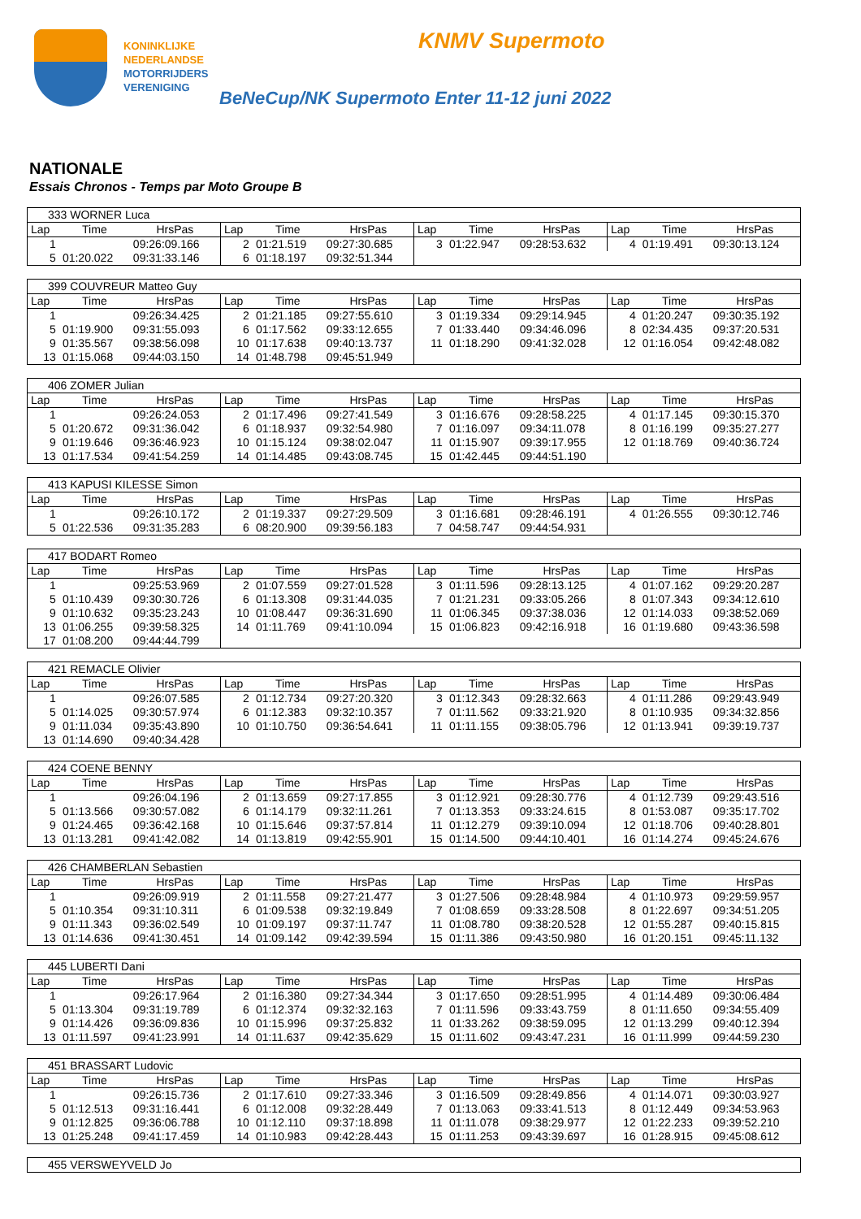KONINKLIJKE
NEDERLANDSE
MOTORRIJDERS
VERENIGING
KNMV Supermoto
BeNeCup/NK Supermoto Enter 11-12 juni 2022
NATIONALE
Essais Chronos - Temps par Moto Groupe B
| 333 WORNER Luca | | | | | | | | | | | |
| Lap | Time | HrsPas | Lap | Time | HrsPas | Lap | Time | HrsPas | Lap | Time | HrsPas |
| 1 | | 09:26:09.166 | 2 | 01:21.519 | 09:27:30.685 | 3 | 01:22.947 | 09:28:53.632 | 4 | 01:19.491 | 09:30:13.124 |
| 5 | 01:20.022 | 09:31:33.146 | 6 | 01:18.197 | 09:32:51.344 | | | | | | |
| 399 COUVREUR Matteo Guy | | | | | | | | | | | |
| Lap | Time | HrsPas | Lap | Time | HrsPas | Lap | Time | HrsPas | Lap | Time | HrsPas |
| 1 | | 09:26:34.425 | 2 | 01:21.185 | 09:27:55.610 | 3 | 01:19.334 | 09:29:14.945 | 4 | 01:20.247 | 09:30:35.192 |
| 5 | 01:19.900 | 09:31:55.093 | 6 | 01:17.562 | 09:33:12.655 | 7 | 01:33.440 | 09:34:46.096 | 8 | 02:34.435 | 09:37:20.531 |
| 9 | 01:35.567 | 09:38:56.098 | 10 | 01:17.638 | 09:40:13.737 | 11 | 01:18.290 | 09:41:32.028 | 12 | 01:16.054 | 09:42:48.082 |
| 13 | 01:15.068 | 09:44:03.150 | 14 | 01:48.798 | 09:45:51.949 | | | | | | |
| 406 ZOMER Julian | | | | | | | | | | | |
| Lap | Time | HrsPas | Lap | Time | HrsPas | Lap | Time | HrsPas | Lap | Time | HrsPas |
| 1 | | 09:26:24.053 | 2 | 01:17.496 | 09:27:41.549 | 3 | 01:16.676 | 09:28:58.225 | 4 | 01:17.145 | 09:30:15.370 |
| 5 | 01:20.672 | 09:31:36.042 | 6 | 01:18.937 | 09:32:54.980 | 7 | 01:16.097 | 09:34:11.078 | 8 | 01:16.199 | 09:35:27.277 |
| 9 | 01:19.646 | 09:36:46.923 | 10 | 01:15.124 | 09:38:02.047 | 11 | 01:15.907 | 09:39:17.955 | 12 | 01:18.769 | 09:40:36.724 |
| 13 | 01:17.534 | 09:41:54.259 | 14 | 01:14.485 | 09:43:08.745 | 15 | 01:42.445 | 09:44:51.190 | | | |
| 413 KAPUSI KILESSE Simon | | | | | | | | | | | |
| Lap | Time | HrsPas | Lap | Time | HrsPas | Lap | Time | HrsPas | Lap | Time | HrsPas |
| 1 | | 09:26:10.172 | 2 | 01:19.337 | 09:27:29.509 | 3 | 01:16.681 | 09:28:46.191 | 4 | 01:26.555 | 09:30:12.746 |
| 5 | 01:22.536 | 09:31:35.283 | 6 | 08:20.900 | 09:39:56.183 | 7 | 04:58.747 | 09:44:54.931 | | | |
| 417 BODART Romeo | | | | | | | | | | | |
| Lap | Time | HrsPas | Lap | Time | HrsPas | Lap | Time | HrsPas | Lap | Time | HrsPas |
| 1 | | 09:25:53.969 | 2 | 01:07.559 | 09:27:01.528 | 3 | 01:11.596 | 09:28:13.125 | 4 | 01:07.162 | 09:29:20.287 |
| 5 | 01:10.439 | 09:30:30.726 | 6 | 01:13.308 | 09:31:44.035 | 7 | 01:21.231 | 09:33:05.266 | 8 | 01:07.343 | 09:34:12.610 |
| 9 | 01:10.632 | 09:35:23.243 | 10 | 01:08.447 | 09:36:31.690 | 11 | 01:06.345 | 09:37:38.036 | 12 | 01:14.033 | 09:38:52.069 |
| 13 | 01:06.255 | 09:39:58.325 | 14 | 01:11.769 | 09:41:10.094 | 15 | 01:06.823 | 09:42:16.918 | 16 | 01:19.680 | 09:43:36.598 |
| 17 | 01:08.200 | 09:44:44.799 | | | | | | | | | |
| 421 REMACLE Olivier | | | | | | | | | | | |
| Lap | Time | HrsPas | Lap | Time | HrsPas | Lap | Time | HrsPas | Lap | Time | HrsPas |
| 1 | | 09:26:07.585 | 2 | 01:12.734 | 09:27:20.320 | 3 | 01:12.343 | 09:28:32.663 | 4 | 01:11.286 | 09:29:43.949 |
| 5 | 01:14.025 | 09:30:57.974 | 6 | 01:12.383 | 09:32:10.357 | 7 | 01:11.562 | 09:33:21.920 | 8 | 01:10.935 | 09:34:32.856 |
| 9 | 01:11.034 | 09:35:43.890 | 10 | 01:10.750 | 09:36:54.641 | 11 | 01:11.155 | 09:38:05.796 | 12 | 01:13.941 | 09:39:19.737 |
| 13 | 01:14.690 | 09:40:34.428 | | | | | | | | | |
| 424 COENE BENNY | | | | | | | | | | | |
| Lap | Time | HrsPas | Lap | Time | HrsPas | Lap | Time | HrsPas | Lap | Time | HrsPas |
| 1 | | 09:26:04.196 | 2 | 01:13.659 | 09:27:17.855 | 3 | 01:12.921 | 09:28:30.776 | 4 | 01:12.739 | 09:29:43.516 |
| 5 | 01:13.566 | 09:30:57.082 | 6 | 01:14.179 | 09:32:11.261 | 7 | 01:13.353 | 09:33:24.615 | 8 | 01:53.087 | 09:35:17.702 |
| 9 | 01:24.465 | 09:36:42.168 | 10 | 01:15.646 | 09:37:57.814 | 11 | 01:12.279 | 09:39:10.094 | 12 | 01:18.706 | 09:40:28.801 |
| 13 | 01:13.281 | 09:41:42.082 | 14 | 01:13.819 | 09:42:55.901 | 15 | 01:14.500 | 09:44:10.401 | 16 | 01:14.274 | 09:45:24.676 |
| 426 CHAMBERLAN Sebastien | | | | | | | | | | | |
| Lap | Time | HrsPas | Lap | Time | HrsPas | Lap | Time | HrsPas | Lap | Time | HrsPas |
| 1 | | 09:26:09.919 | 2 | 01:11.558 | 09:27:21.477 | 3 | 01:27.506 | 09:28:48.984 | 4 | 01:10.973 | 09:29:59.957 |
| 5 | 01:10.354 | 09:31:10.311 | 6 | 01:09.538 | 09:32:19.849 | 7 | 01:08.659 | 09:33:28.508 | 8 | 01:22.697 | 09:34:51.205 |
| 9 | 01:11.343 | 09:36:02.549 | 10 | 01:09.197 | 09:37:11.747 | 11 | 01:08.780 | 09:38:20.528 | 12 | 01:55.287 | 09:40:15.815 |
| 13 | 01:14.636 | 09:41:30.451 | 14 | 01:09.142 | 09:42:39.594 | 15 | 01:11.386 | 09:43:50.980 | 16 | 01:20.151 | 09:45:11.132 |
| 445 LUBERTI Dani | | | | | | | | | | | |
| Lap | Time | HrsPas | Lap | Time | HrsPas | Lap | Time | HrsPas | Lap | Time | HrsPas |
| 1 | | 09:26:17.964 | 2 | 01:16.380 | 09:27:34.344 | 3 | 01:17.650 | 09:28:51.995 | 4 | 01:14.489 | 09:30:06.484 |
| 5 | 01:13.304 | 09:31:19.789 | 6 | 01:12.374 | 09:32:32.163 | 7 | 01:11.596 | 09:33:43.759 | 8 | 01:11.650 | 09:34:55.409 |
| 9 | 01:14.426 | 09:36:09.836 | 10 | 01:15.996 | 09:37:25.832 | 11 | 01:33.262 | 09:38:59.095 | 12 | 01:13.299 | 09:40:12.394 |
| 13 | 01:11.597 | 09:41:23.991 | 14 | 01:11.637 | 09:42:35.629 | 15 | 01:11.602 | 09:43:47.231 | 16 | 01:11.999 | 09:44:59.230 |
| 451 BRASSART Ludovic | | | | | | | | | | | |
| Lap | Time | HrsPas | Lap | Time | HrsPas | Lap | Time | HrsPas | Lap | Time | HrsPas |
| 1 | | 09:26:15.736 | 2 | 01:17.610 | 09:27:33.346 | 3 | 01:16.509 | 09:28:49.856 | 4 | 01:14.071 | 09:30:03.927 |
| 5 | 01:12.513 | 09:31:16.441 | 6 | 01:12.008 | 09:32:28.449 | 7 | 01:13.063 | 09:33:41.513 | 8 | 01:12.449 | 09:34:53.963 |
| 9 | 01:12.825 | 09:36:06.788 | 10 | 01:12.110 | 09:37:18.898 | 11 | 01:11.078 | 09:38:29.977 | 12 | 01:22.233 | 09:39:52.210 |
| 13 | 01:25.248 | 09:41:17.459 | 14 | 01:10.983 | 09:42:28.443 | 15 | 01:11.253 | 09:43:39.697 | 16 | 01:28.915 | 09:45:08.612 |
| 455 VERSWEYVELD Jo |